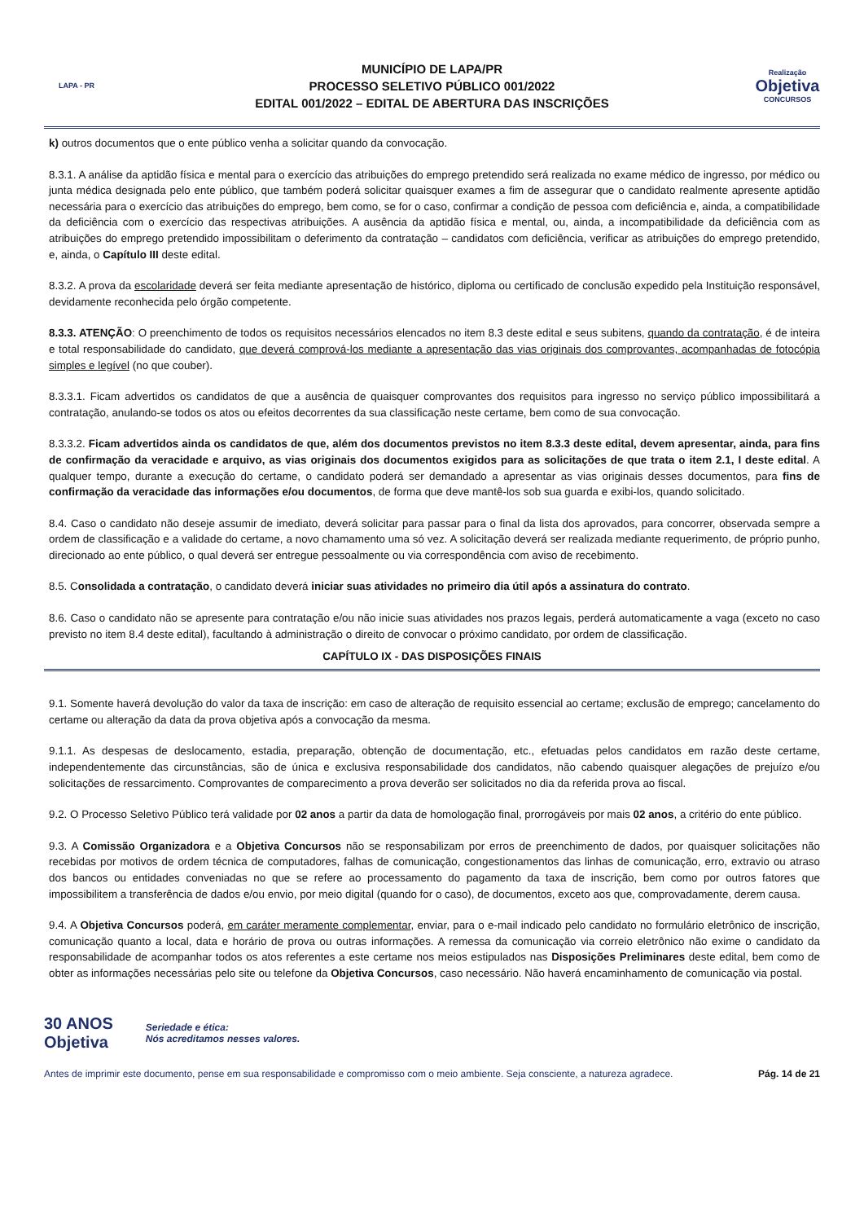LAPA - PR
MUNICÍPIO DE LAPA/PR
PROCESSO SELETIVO PÚBLICO 001/2022
EDITAL 001/2022 – EDITAL DE ABERTURA DAS INSCRIÇÕES
Realização
Objetiva
CONCURSOS
k) outros documentos que o ente público venha a solicitar quando da convocação.
8.3.1. A análise da aptidão física e mental para o exercício das atribuições do emprego pretendido será realizada no exame médico de ingresso, por médico ou junta médica designada pelo ente público, que também poderá solicitar quaisquer exames a fim de assegurar que o candidato realmente apresente aptidão necessária para o exercício das atribuições do emprego, bem como, se for o caso, confirmar a condição de pessoa com deficiência e, ainda, a compatibilidade da deficiência com o exercício das respectivas atribuições. A ausência da aptidão física e mental, ou, ainda, a incompatibilidade da deficiência com as atribuições do emprego pretendido impossibilitam o deferimento da contratação – candidatos com deficiência, verificar as atribuições do emprego pretendido, e, ainda, o Capítulo III deste edital.
8.3.2. A prova da escolaridade deverá ser feita mediante apresentação de histórico, diploma ou certificado de conclusão expedido pela Instituição responsável, devidamente reconhecida pelo órgão competente.
8.3.3. ATENÇÃO: O preenchimento de todos os requisitos necessários elencados no item 8.3 deste edital e seus subitens, quando da contratação, é de inteira e total responsabilidade do candidato, que deverá comprová-los mediante a apresentação das vias originais dos comprovantes, acompanhadas de fotocópia simples e legível (no que couber).
8.3.3.1. Ficam advertidos os candidatos de que a ausência de quaisquer comprovantes dos requisitos para ingresso no serviço público impossibilitará a contratação, anulando-se todos os atos ou efeitos decorrentes da sua classificação neste certame, bem como de sua convocação.
8.3.3.2. Ficam advertidos ainda os candidatos de que, além dos documentos previstos no item 8.3.3 deste edital, devem apresentar, ainda, para fins de confirmação da veracidade e arquivo, as vias originais dos documentos exigidos para as solicitações de que trata o item 2.1, I deste edital. A qualquer tempo, durante a execução do certame, o candidato poderá ser demandado a apresentar as vias originais desses documentos, para fins de confirmação da veracidade das informações e/ou documentos, de forma que deve mantê-los sob sua guarda e exibi-los, quando solicitado.
8.4. Caso o candidato não deseje assumir de imediato, deverá solicitar para passar para o final da lista dos aprovados, para concorrer, observada sempre a ordem de classificação e a validade do certame, a novo chamamento uma só vez. A solicitação deverá ser realizada mediante requerimento, de próprio punho, direcionado ao ente público, o qual deverá ser entregue pessoalmente ou via correspondência com aviso de recebimento.
8.5. Consolidada a contratação, o candidato deverá iniciar suas atividades no primeiro dia útil após a assinatura do contrato.
8.6. Caso o candidato não se apresente para contratação e/ou não inicie suas atividades nos prazos legais, perderá automaticamente a vaga (exceto no caso previsto no item 8.4 deste edital), facultando à administração o direito de convocar o próximo candidato, por ordem de classificação.
CAPÍTULO IX - DAS DISPOSIÇÕES FINAIS
9.1. Somente haverá devolução do valor da taxa de inscrição: em caso de alteração de requisito essencial ao certame; exclusão de emprego; cancelamento do certame ou alteração da data da prova objetiva após a convocação da mesma.
9.1.1. As despesas de deslocamento, estadia, preparação, obtenção de documentação, etc., efetuadas pelos candidatos em razão deste certame, independentemente das circunstâncias, são de única e exclusiva responsabilidade dos candidatos, não cabendo quaisquer alegações de prejuízo e/ou solicitações de ressarcimento. Comprovantes de comparecimento a prova deverão ser solicitados no dia da referida prova ao fiscal.
9.2. O Processo Seletivo Público terá validade por 02 anos a partir da data de homologação final, prorrogáveis por mais 02 anos, a critério do ente público.
9.3. A Comissão Organizadora e a Objetiva Concursos não se responsabilizam por erros de preenchimento de dados, por quaisquer solicitações não recebidas por motivos de ordem técnica de computadores, falhas de comunicação, congestionamentos das linhas de comunicação, erro, extravio ou atraso dos bancos ou entidades conveniadas no que se refere ao processamento do pagamento da taxa de inscrição, bem como por outros fatores que impossibilitem a transferência de dados e/ou envio, por meio digital (quando for o caso), de documentos, exceto aos que, comprovadamente, derem causa.
9.4. A Objetiva Concursos poderá, em caráter meramente complementar, enviar, para o e-mail indicado pelo candidato no formulário eletrônico de inscrição, comunicação quanto a local, data e horário de prova ou outras informações. A remessa da comunicação via correio eletrônico não exime o candidato da responsabilidade de acompanhar todos os atos referentes a este certame nos meios estipulados nas Disposições Preliminares deste edital, bem como de obter as informações necessárias pelo site ou telefone da Objetiva Concursos, caso necessário. Não haverá encaminhamento de comunicação via postal.
30 ANOS
Objetiva
Seriedade e ética:
Nós acreditamos nesses valores.
Antes de imprimir este documento, pense em sua responsabilidade e compromisso com o meio ambiente. Seja consciente, a natureza agradece. Pág. 14 de 21